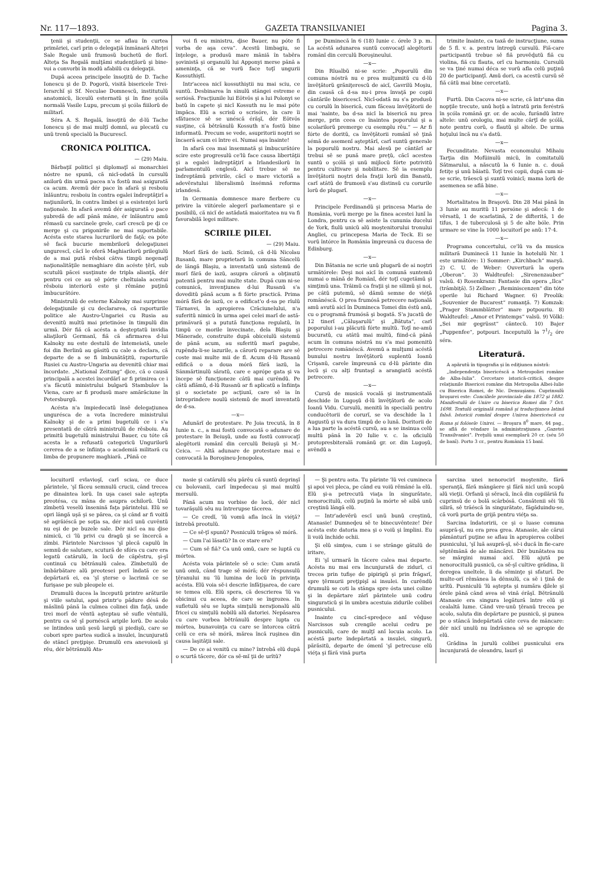Nr. 117—1893. GAZETA TRANSILVANIEI Pagina 3.
ţenii şi studenţii, ce se aflau în curtea primăriei, carĭ prin o delegaţiă înmânară Alteţei Sale Regale unŭ frumosŭ buchetŭ de florĭ. Alteţa Sa Regală mulţămi studenţilorŭ şi bine-voi a convorbi în modŭ afabilŭ cu delegaţii.
După aceea principele însoţitŭ de D. Tache Ionescu şi de D. Pogorŭ, visită bisericele Trei-Ierarchĭ şi Sf. Neculae Domnescŭ, institutulŭ anatomicŭ, liceulŭ esternatŭ şi în fine şcóla normală Vasile Lupu, precum şi şcóla fiiilorŭ de militarĭ.
Séra A. S. Regală, însoţitŭ de d-lŭ Tache Ionescu şi de mai mulţĭ domnĭ, au plecatŭ cu unŭ trenŭ specialŭ la Bucurescĭ.
CRONICA POLITICA.
— (29) Maiu.
Bărbaţiĭ politicĭ şi diplomaţĭ ai monarchiei nóstre ne spunŭ, că nicĭ-odată în cursulŭ anilorŭ din urmă pacea n'a fostŭ mai asigurată ca acum. Avemŭ dér pace în afară şi resboiu înlăuntru; resboiu în contra egalei îndreptăţirĭ a naţiunilorŭ, în contra limbei şi a esistenţei lorŭ naţionale. In afară avemŭ dér asigurată o pace şubredă de adĭ până mâne, ér înlăuntru amŭ rěmasŭ cu sarcinele grele, carĭ crescŭ pe ḑi ce merge şi cu prigonirile ne mai suportabile. Acésta este starea lucrurilorŭ de faţă; ea póte sě facă bucurie membrilorŭ delegaţiunei ungurescĭ, căcĭ le oferă Maghiarilorŭ prilegiulŭ de a mai pută rěsboi câtva timpŭ negenaţĭ naţionalităţile nemaghiare din acéste ţěrĭ, sub scutulŭ păcei susţinute de tripla alianţă, dér pentru cei ce au sě pórte cheltuiala acestui rěsboiu interiorŭ este şi rěmâne puţinŭ îmbucurătóre.
Ministrulŭ de esterne Kalnoky mai surprinse delegaţiunile şi cu declararea, că raporturile politice ale Austro-Ungariei cu Rusia au devenitŭ multŭ mai prietinóse în timpulŭ din urmă. Dér fiă că acésta a deşteptatŭ invidia aliaţilorŭ Germanĭ, fiă că afirmarea d-lui Kalnoky nu este destulŭ de întemeiată, unele foi din Berlinŭ au găsitŭ cu cale a declara, că departe de a se fi îmbunătăţitŭ, raporturile Rusiei cu Austro-Ungaria au devenitŭ chiar mai încordate. „National Zeitung“ ḑice, că o causă principală a acestei încordărĭ ar fi primirea ce i s'a făcutŭ ministrului bulgarŭ Stambulov la Viena, care ar fi produsŭ mare amărăciune în Petersburgŭ.
Acésta n'a împiedecatŭ însě delegaţiunea ungurésca de a vota încredere ministrului Kalnoky şi de a primi bugetulŭ ce i s'a presentatŭ de cătră ministrulŭ de rěsboiu. Au primitŭ bugetulŭ ministrului Bauer, cu tóte că acesta le a refusatŭ categoricŭ Ungurilorŭ cererea de a se înfiinţa o academiă militară cu limba de propunere maghiară. „Până ce
voi fi eu ministru, ḑise Bauer, nu póte fi vorba de aşa ceva“. Acestŭ limbagiu, se înţelege, a produsŭ mare mâniă în tabĕra şovinistă şi organulŭ lui Apponyi merse până a ameninţa, că se vorŭ face toţĭ ungurii Kossuthiştĭ.
Intr'aceea nicĭ kossuthiştii nu mai sciu, ce suntŭ. Desbinarea în sinulŭ stângei estreme e seriósă. Fracţiunile lui Eötvös şi a lui Polonyi se batŭ în capete şi nicĭ Kossuth nu le mai póte împăca. Elŭ a scrisŭ o scrisóre, în care îi sfătuesce sě se unéscă érăşĭ, dér Eötvös susţine, că bětrânulŭ Kossuth n'a fostŭ bine informatŭ. Precum se vede, asupritorii noştri se încaeră acum ei între ei. Numai aşa înainte!
In afară cea mai însemnată şi îmbucurătóre scire este progresulŭ ce'lŭ face causa libertăţii şi a egalei îndreptăţirĭ a Irlandesilorŭ în parlamentulŭ englesŭ. Aicĭ trebue sě ne îndreptămŭ privirile, căcĭ o mare victoriă a adevěratului liberalismŭ însémnă reforma irlandesă.
In Germania domnesce mare fierbere cu privire la viitórele alegerĭ parlamentare şi e posibilŭ, că nicĭ de astădată maioritatea nu va fi favorabilă legei militare.
SCIRILE ḐILEI.
— (29) Maiu.
Morĭ fără de iazŭ. Scimŭ, că d-lŭ Nicolau Rusanŭ, mare proprietarŭ în comuna Sâncelŭ de lângă Blaşiu, a inventatŭ unŭ sistemŭ de morĭ fără de iazŭ, asupra căroră a obţinutŭ patentă pentru mai multe state. După cum ni-se comunică, invenţiunea d-lui Rusanŭ s'a doveditŭ până acum a fi fórte practică. Prima móră fără de iazŭ, ce a edificat'o d-sa pe rîulŭ Târnavei, în apropierea Crăciunelului, n'a suferitŭ nimicŭ în urma apei celei marĭ de astă-primăvară şi a putută funcţiona regulatŭ, în timpŭ ce morile învecinate, dela Blaşiu şi Mănerade, construite după obiceiulŭ sistemŭ de până acum, au suferitŭ marĭ pagube, rupêndu-li-se iazurile, a cărorŭ reparare are sě coste mai multe mii de fl. Acum d-lŭ Rusanŭ edifică o a doua móră fără iazŭ, la Sânmărtinulŭ săratŭ, care e aprópe gata şi va începe sě funcţioneze câtŭ mai curêndŭ. Pe câtŭ aflămŭ, d-lŭ Rusanŭ ar fi aplicatŭ a înfiinţa şi o societate pe acţiunĭ, care sě ia în întreprindere noulŭ sistemŭ de morĭ inventatŭ de d-sa.
—x—
Adunărĭ de protestare. Pe Joia trecută, în 8 Iunie n. c., a mai fostŭ convocată o adunare de protestare în Beiuşŭ, unde au fostŭ convocaţĭ alegětorii românĭ din cerculŭ Beiuşŭ şi M.-Ceica. — Altă adunare de protestare mai e convocată la Boroşineu-Jenopolea,
pe Duminecă în 6 (18) Iunie c. órele 3 p. m. La acéstă adunarea suntŭ convocaţĭ alegětorii românĭ din cerculŭ Boroşineului.
—x—
Din Rîualbŭ ni-se scrie: „Poporulŭ din comuna nóstră nu e prea mulţumitŭ cu d-lŭ învěţătorŭ grăniţerescŭ de aicĭ, Gavrilŭ Moşiu, din causă că d-sa nu-i prea învaţă pe copii cântările bisericescĭ. Nicĭ-odată nu s'a produsŭ cu corulŭ în biserică, cum făceau învěţătorii de mai 'nainte, ba d-sa nicĭ la biserică nu prea merge, prin ceea ce înaintea poporului şi a scolarilorŭ premerge cu esemplu rěu.“ — Ar fi fórte de doritŭ, ca învěţătorii românĭ sě ţină sémă de asemenĭ aşteptărĭ, carĭ suntŭ generale la poporulŭ nostru. Mai alesŭ pe cântărĭ ar trebui sě se pună mare preţŭ, căcĭ acestea suntŭ o şcólă şi unŭ mijlocŭ fórte potrivitŭ pentru cultivare şi nobilitare. Sě ia esemplu învěţătorii noştri dela fraţii lorŭ din Banatŭ, carĭ atâtŭ de frumosŭ s'au distinsŭ cu corurile lorŭ de plugarĭ.
—x—
Principele Ferdinandŭ şi princesa Maria de România, vorŭ merge pe la finea acestei lunĭ la Londra, pentru ca sě asiste la cununia ducelui de York, fiulŭ unicŭ alŭ moştenitorului tronului Angliei, cu princepesa Maria de Teck. Ei se vorŭ întórce în România împreună cu ducesa de Edinburg.
—x—
Din Bătania ne scrie unŭ plugarŭ de ai noştri următórele: Deşi noi aicĭ în comună suntemŭ numai o mână de Românĭ, dér toţĭ cugetămŭ şi simţimŭ una. Trăimŭ ca fraţii şi ne silimŭ şi noi, pe câtŭ putemŭ, sě dămŭ semne de viéţă românéscă. O prea frumósă petrecere naţională amŭ avutŭ aicĭ în Dumineca Tomei din éstŭ anŭ, cu o programă frumósă şi bogată. S'a jucatŭ de 12 tinerĭ „Căluşarulŭ“ şi „Bătuta“, carĭ poporului i-au plăcutŭ fórte multŭ. Toţĭ ne-amŭ bucuratŭ, cu atâtŭ mai multŭ, fiind-că până acum în comuna nóstră nu s'a mai pomenitŭ petrecere românéscă. Avemŭ a mulţumi acéstă bunului nostru învěţătorŭ suplentŭ Ioanŭ Crişanŭ, carele împreună cu d-lŭ părinte din locŭ şi cu alţi fruntaşĭ a arangiatŭ acéstă petrecere.
—x—
Cursŭ de musică vocală şi instrumentală deschide în Lugoşŭ d-lŭ învěţătorŭ de acolo Ioanŭ Vidu. Cursulŭ, menitŭ în specialŭ pentru conducětorii de corurĭ, se va deschide la 1 Augustŭ şi va dura timpŭ de o lună. Doritorii de a lua parte la acéstă cursŭ, au a se insinua celŭ multŭ până în 20 Iulie v. c. la oficiulŭ protopresbiterală românŭ gr. or. din Lugoşŭ, avêndŭ a
trimite înainte, ca taxă de instrucţiune, suma de 5 fl. v. a. pentru întregŭ cursulŭ. Fiă-care participantŭ trebue sě fiă prověḑutŭ fiă cu violina, fiă cu flauta, orĭ cu harmoniu. Cursulŭ se va ţiné numai déca se vorŭ afla celŭ puţinŭ 20 de participanţĭ. Amŭ dori, ca acestŭ cursŭ sě fiă câtŭ mai bine cercetatŭ.
—x—
Furtŭ. Din Cacova ni-se scrie, că într'una din nopţile trecute, unŭ hoţŭ a întratŭ prin ferésträ în şcóla română gr. or. de acolo, furândŭ între altele: unŭ orologiu, mai multe cărţĭ de şcólă, note pentru corŭ, o flautŭ şi altele. De urma hoţului încă nu s'a datŭ.
—x—
Fecunditate. Nevasta economului Mihaiu Tarţia din Mofüinulŭ micŭ, în comitatulŭ Sătmarului, a născutŭ la 6 Iunie n. c. două fetiţe şi unŭ băiatŭ. Toţĭ trei copii, după cum ni-se scrie, trăescŭ şi suntŭ voinicĭ; mama lorŭ de asemenea se află bine.
—x—
Mortalitatea în Braşovŭ. Din 28 Mai până în 3 Iunie au muritŭ 11 persóne şi adecă: 1 de věrsatŭ, 1 de scarlatină, 2 de difterită, 1 de tifus, 1 de tuberculosă şi 5 de alte bóle. Prin urmare se vine la 1000 locuitorĭ pe anŭ: 17·4.
—x—
Programa concertului, ce'lŭ va da musica militară Duminecă 11 Iunie în hotelulŭ Nr. 1 este următóre: 1) Sommer: „Kirchbach“ marşŭ. 2) C. U. de Weber: Ouvertură la opera „Oberon“. 3) Waldteufel: „Sirenenzauber“ valsŭ. 4) Rosenkranz: Fantasie din opera „Ilca“ (trâmbiţă). 5) Zellner: „Reminiscenzen“ din tóte operile lui Richard Wagner. 6) Preolik: „Souvenier de Bucarest“ romanţă. 7) Komzak: „Prager Stammblätter“ mare potpouriu. 8) Waldteufel: „Amor et Printemps“ valsŭ. 9) Völkl: „Sei mir gegrüsst“ cântecŭ. 10) Bajer „Puppenfee“, potpouri. Inceputulŭ la 71/2 óre séra.
Literatură.
A apărutŭ în tipografia şi în ediţiunea nóstră:
„Independenţa bisericéscă a Metropoliei române de Alba-Iulia“. Cercetare istorică-critică, despre relaţiunile Bisericei române din Metropolia Albei-Iulie cu Biserica Romei, de Nic. Densuşianu. Cuprinsulŭ broşurei este: Conciliele provinciale din 1872 şi 1882. Manifestulŭ de Unire cu biserica Romei din 7 Oct. 1698. Textulŭ originală română şi traducţiunea latină falsă. Istoricii românĭ despre Unirea bisericéscă cu Roma şi folósele Unirei. — Broşura 8<sup>0</sup> mare, 44 pag., se află de vêndare la administraţiunea „Gazetei Transilvaniei“. Preţulŭ unui esemplarŭ 20 cr. (séu 50 de banĭ). Porto 3 cr., pentru România 15 banĭ.
locuitoriĭ evlavioşĭ, carĭ sciau, ce duce părintele, 'şĭ făceu semnulŭ crucii, când trecea pe dinaintea lorŭ. In uşa casei sale aştepta preotésa, cu mâna de asupra ochilorŭ. Unŭ zîmbetŭ veselŭ însenină faţa părintelui. Elŭ se opri lângă uşă şi se părea, ca şi când ar fi voitŭ sě agrăiéscă pe soţia sa, dér nicĭ unŭ cuvêntŭ nu eşi de pe buzele sale. Dér nicĭ ea nu ḑise nimicŭ, ci 'lŭ privi cu dragŭ şi se încercă a zîmbi. Părintele Narcissos 'şĭ plecă capulŭ în semnŭ de salutare, scutură de sfóra cu care era legatŭ catârulŭ, în locŭ de căpěstru, şi-şĭ continuă cu bětrânulŭ calea. Zîmbetulŭ de îmbărbătare alŭ preotesei perĭ îndată ce se depărtară ei, ea 'şĭ şterse o lacrimă ce se furişase pe sub pleopele ei.
Drumulŭ ducea la începutŭ printre arăturile şi viile satului, apoi printr'o pădure désă de măslinŭ până la culmea colinei din faţă, unde trei morĭ de vêntŭ aşteptau sě sufle vêntulŭ, pentru ca sě şĭ pornéscă aripile lorŭ. De acolo se întindea unŭ şesŭ largŭ şi piedişŭ, care se cobori spre partea sudică a insulei, încunjuratŭ de stâncĭ preţipişe. Drumulŭ era anevoiosŭ şi rěu, dér bětrânulŭ Ata-
nasie şi catârulŭ sěu părěu că suntŭ deprinşĭ cu bolovanii, carĭ împedecau şi mai multŭ mersulŭ.
Până acum nu vorbise de locŭ, dér nicĭ tovarăşulŭ sěu nu întrerupse tăcerea.
— Ce credĭ, 'lŭ vomŭ afla încă în viéţă? întrebă preotulŭ.
— Ce sě-ţĭ spunŭ? Posniculŭ trăgea sě móră.
— Cum l'ai lăsatŭ? In ce stare era?
— Cum sě fiă? Ca unŭ omŭ, care se luptă cu mórtea.
Acésta voia părintele sě o scie: Cum arată unŭ omŭ, când trage sě móră; dér rěspunsulŭ ţěranului nu 'lŭ lumina de locŭ în privinţa acésta. Elŭ voia sě-i descrie înfăţişarea, de care se temea elŭ. Elŭ spera, că descrierea 'lŭ va obicinui cu aceea, de care se îngrozea. In sufletulŭ sěu se lupta simţulŭ neraţionalŭ alŭ fricei cu simţulŭ nobilŭ alŭ datoriei. Nepăsarea cu care vorbea bětrânulŭ despre lupta cu mórtea, bunavoinţa cu care se întorcea cătră celŭ ce era sě móră, mărea încă ruşinea din causa laşităţii sale.
— De ce ai venitŭ cu mine? întrebă elŭ după o scurtă tăcere, dór ca sě-mĭ ţii de urîtŭ?
— Şi pentru asta. Tu părinte 'lŭ vei cumineca şi apoi vei pleca, pe când eu voiŭ rěmâné la elŭ. Elŭ şi-a petrecutŭ viaţa în singurătate, nenorocitulŭ, celŭ puţinŭ la mórte sě aibă unŭ creştinŭ lângă elŭ.
— Intr'adevěrŭ escĭ unŭ bunŭ creştinŭ, Atanasie! Dumneḑeu sě te binecuvênteze! Dér acésta este datoria mea şi o voiŭ şi împlini. Eu îi voiŭ închide ochii.
Şi elŭ simţea, cum i se strânge gâtulŭ de iritare,
Ei 'şĭ urmară în tăcere calea mai departe. Acésta nu mai era încunjurată de zidurĭ, ci trecea prin tufişe de pipirigŭ şi prin frăgarĭ, spre ţěrmurii preţipişĭ ai insulei. In curêndŭ drumulŭ se coti la stânga spre ósta unei coline şi în depărtare zărĭ părintele unŭ codru singuraticŭ şi în umbra acestuia zidurile colibei pusnicului.
Inainte cu cincĭ-spreḑece anĭ věḑuse Narcissos sub crengile acelui cedru pe pusniculŭ, care de mulţĭ anĭ locuia acolo. La acéstă parte îndepărtată a insulei, singurŭ, părăsitŭ, departe de ómenĭ 'şĭ petrecuse elŭ viéţa şi fără vină purta
sarcina unei nenorocirĭ moştenite, fără speranţă, fără mângâere şi fără nicĭ unŭ scopŭ alŭ vieţii. Orfanŭ şi sěracŭ, încă din copilăriă fu cuprinsŭ de o bolă scârbósă. Consătenii sěi 'lŭ siliră, sě trăéscă în singurătate, făgăduindu-se, că vorŭ purta de grijă pentru viéţa sa.
Sarcina îndatoririi, ce şi o luase comuna asupră-şĭ, nu era prea grea. Atanasie, ale cărui pământurĭ puţine se aflau în apropierea colibei pusnicului, 'şĭ luă asupră-şĭ, sě-i ducă în fie-care sěptěmână de ale mâncărei. Dér bunătatea nu se mărgini numai aicĭ. Elŭ ajută pe nenorocitulŭ pusnicŭ, ca sě-şĭ cultive grădina, îi deregea uneltele, îi da sĕminţe şi sfaturĭ. De multe-orĭ rěmânea la dênsulŭ, ca sě i ţină de urîtŭ. Pusniculŭ 'lŭ aştepta şi număra ḑilele şi órele până când avea sě vină érăşĭ. Bětrânulŭ Atanasie era singura legătură între elŭ şi cealaltă lume. Când vre-unŭ ţěranŭ trecea pe acolo, saluta din depărtare pe pusnicŭ, şi punea pe o stâncă îndepărtată câte ceva de mâncare: dér nicĭ unulŭ nu îndrăsnea sě se apropie de elŭ.
Grădina în jurulŭ colibei pusnicului era încunjurată de oleandru, laurĭ şi